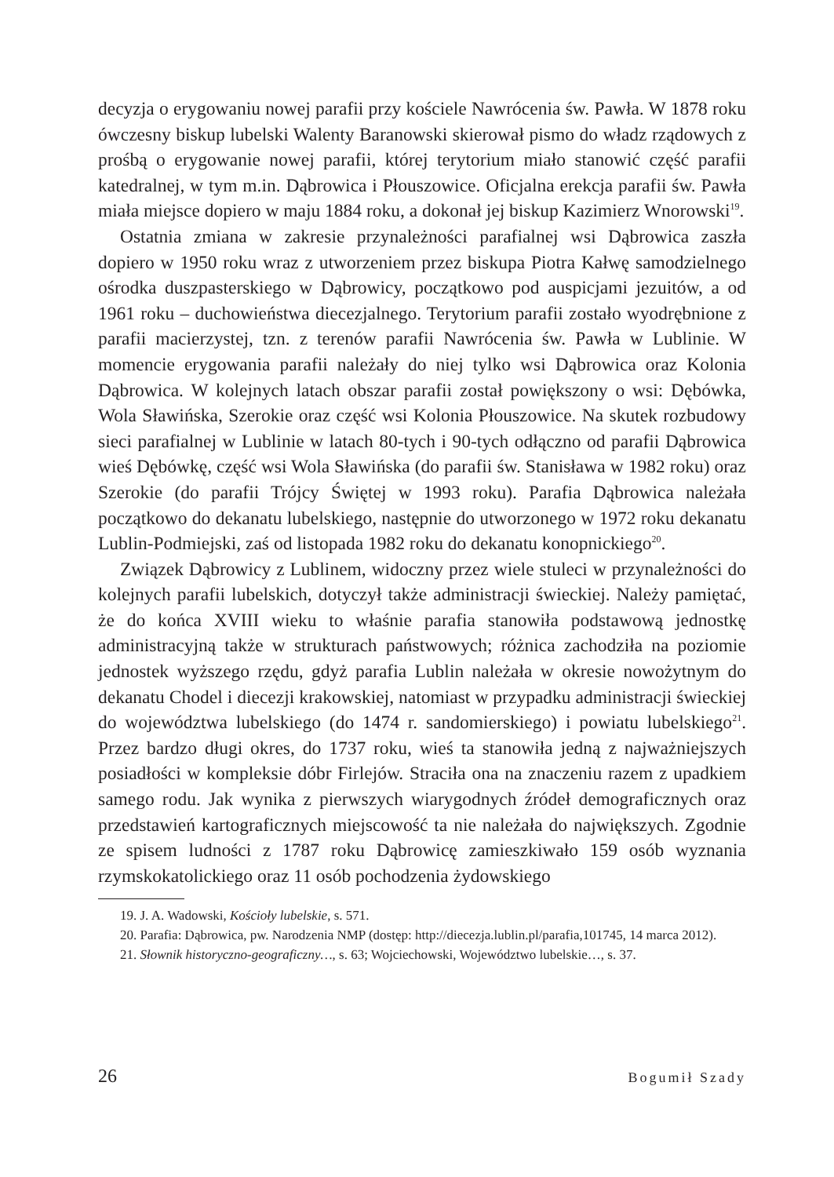decyzja o erygowaniu nowej parafii przy kościele Nawrócenia św. Pawła. W 1878 roku ówczesny biskup lubelski Walenty Baranowski skierował pismo do władz rządowych z prośbą o erygowanie nowej parafii, której terytorium miało stanowić część parafii katedralnej, w tym m.in. Dąbrowica i Płouszowice. Oficjalna erekcja parafii św. Pawła miała miejsce dopiero w maju 1884 roku, a dokonał jej biskup Kazimierz Wnorowski<sup>19</sup>.
Ostatnia zmiana w zakresie przynależności parafialnej wsi Dąbrowica zaszła dopiero w 1950 roku wraz z utworzeniem przez biskupa Piotra Kałwę samodzielnego ośrodka duszpasterskiego w Dąbrowicy, początkowo pod auspicjami jezuitów, a od 1961 roku – duchowieństwa diecezjalnego. Terytorium parafii zostało wyodrębnione z parafii macierzystej, tzn. z terenów parafii Nawrócenia św. Pawła w Lublinie. W momencie erygowania parafii należały do niej tylko wsi Dąbrowica oraz Kolonia Dąbrowica. W kolejnych latach obszar parafii został powiększony o wsi: Dębówka, Wola Sławińska, Szerokie oraz część wsi Kolonia Płouszowice. Na skutek rozbudowy sieci parafialnej w Lublinie w latach 80-tych i 90-tych odłączno od parafii Dąbrowica wieś Dębówkę, część wsi Wola Sławińska (do parafii św. Stanisława w 1982 roku) oraz Szerokie (do parafii Trójcy Świętej w 1993 roku). Parafia Dąbrowica należała początkowo do dekanatu lubelskiego, następnie do utworzonego w 1972 roku dekanatu Lublin-Podmiejski, zaś od listopada 1982 roku do dekanatu konopnickiego<sup>20</sup>.
Związek Dąbrowicy z Lublinem, widoczny przez wiele stuleci w przynależności do kolejnych parafii lubelskich, dotyczył także administracji świeckiej. Należy pamiętać, że do końca XVIII wieku to właśnie parafia stanowiła podstawową jednostkę administracyjną także w strukturach państwowych; różnica zachodziła na poziomie jednostek wyższego rzędu, gdyż parafia Lublin należała w okresie nowożytnym do dekanatu Chodel i diecezji krakowskiej, natomiast w przypadku administracji świeckiej do województwa lubelskiego (do 1474 r. sandomierskiego) i powiatu lubelskiego<sup>21</sup>. Przez bardzo długi okres, do 1737 roku, wieś ta stanowiła jedną z najważniejszych posiadłości w kompleksie dóbr Firlejów. Straciła ona na znaczeniu razem z upadkiem samego rodu. Jak wynika z pierwszych wiarygodnych źródeł demograficznych oraz przedstawień kartograficznych miejscowość ta nie należała do największych. Zgodnie ze spisem ludności z 1787 roku Dąbrowicę zamieszkiwało 159 osób wyznania rzymskokatolickiego oraz 11 osób pochodzenia żydowskiego
19. J. A. Wadowski, Kościoły lubelskie, s. 571.
20. Parafia: Dąbrowica, pw. Narodzenia NMP (dostęp: http://diecezja.lublin.pl/parafia,101745, 14 marca 2012).
21. Słownik historyczno-geograficzny…, s. 63; Wojciechowski, Województwo lubelskie…, s. 37.
26 Bogumił Szady